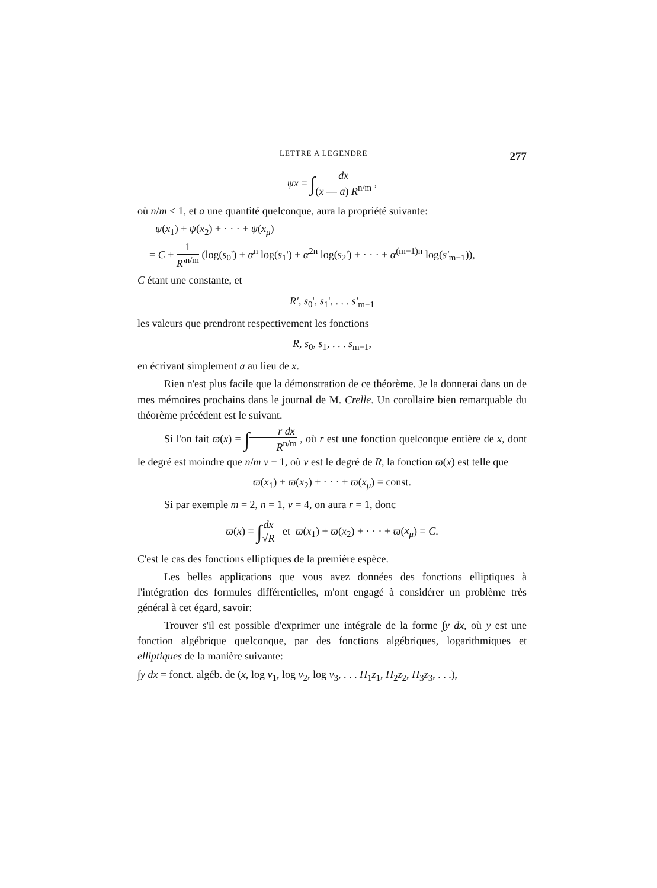LETTRE A LEGENDRE 277
ψx = ∫dx (x — a) R<sup>n/m</sup> ,
où n/m < 1, et a une quantité quelconque, aura la propriété suivante:
ψ(x<sub>1</sub>) + ψ(x<sub>2</sub>) + · · · + ψ(x<sub>μ</sub>)
= C + 1 R'<sup>n/m</sup> (log(s<sub>0</sub>') + α<sup>n</sup> log(s<sub>1</sub>') + α<sup>2n</sup> log(s<sub>2</sub>') + · · · + α<sup>(m−1)n</sup> log(s'<sub>m−1</sub>)),
C étant une constante, et
R', s<sub>0</sub>', s<sub>1</sub>', . . . s'<sub>m−1</sub>
les valeurs que prendront respectivement les fonctions
R, s<sub>0</sub>, s<sub>1</sub>, . . . s<sub>m−1</sub>,
en écrivant simplement a au lieu de x.
Rien n'est plus facile que la démonstration de ce théorème. Je la donnerai dans un de mes mémoires prochains dans le journal de M. Crelle. Un corollaire bien remarquable du théorème précédent est le suivant.
Si l'on fait ϖ(x) = ∫r dx R<sup>n/m</sup> , où r est une fonction quelconque entière de x, dont le degré est moindre que n/m ν − 1, où ν est le degré de R, la fonction ϖ(x) est telle que
ϖ(x<sub>1</sub>) + ϖ(x<sub>2</sub>) + · · · + ϖ(x<sub>μ</sub>) = const.
Si par exemple m = 2, n = 1, ν = 4, on aura r = 1, donc
ϖ(x) = ∫dx √R et ϖ(x<sub>1</sub>) + ϖ(x<sub>2</sub>) + · · · + ϖ(x<sub>μ</sub>) = C.
C'est le cas des fonctions elliptiques de la première espèce.
Les belles applications que vous avez données des fonctions elliptiques à l'intégration des formules différentielles, m'ont engagé à considérer un problème très général à cet égard, savoir:
Trouver s'il est possible d'exprimer une intégrale de la forme ∫y dx, où y est une fonction algébrique quelconque, par des fonctions algébriques, logarithmiques et elliptiques de la manière suivante:
∫y dx = fonct. algéb. de (x, log v<sub>1</sub>, log v<sub>2</sub>, log v<sub>3</sub>, . . . Π<sub>1</sub>z<sub>1</sub>, Π<sub>2</sub>z<sub>2</sub>, Π<sub>3</sub>z<sub>3</sub>, . . .),